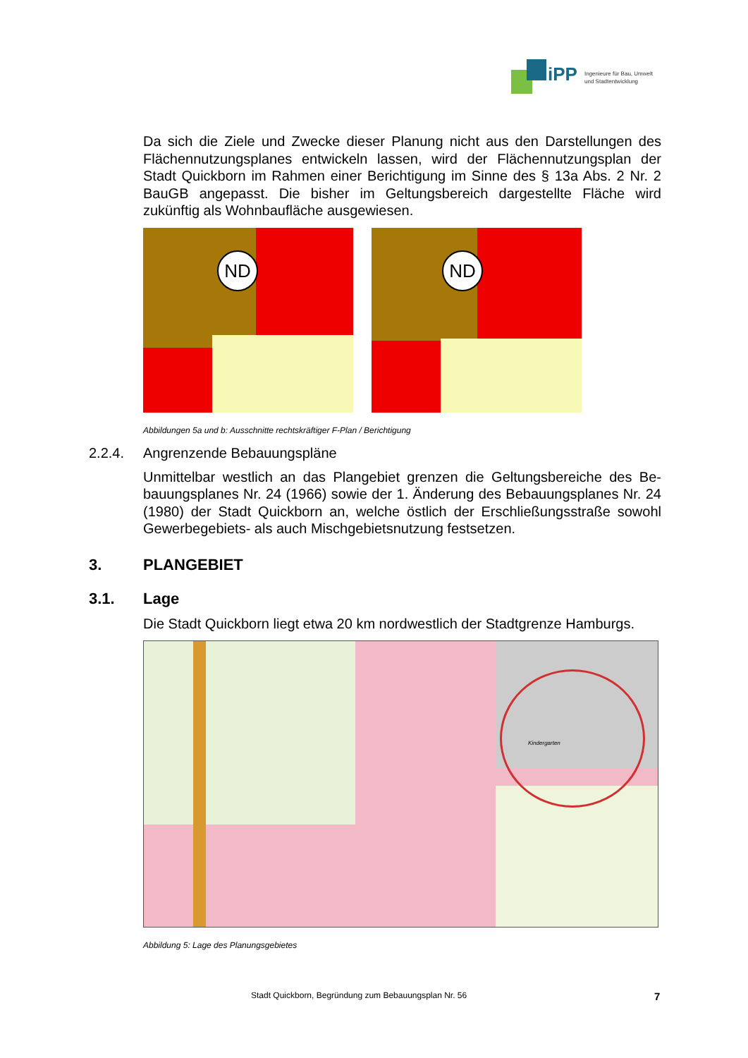iPP
Ingenieure für Bau, Umwelt
und Stadtentwicklung
Da sich die Ziele und Zwecke dieser Planung nicht aus den Darstellungen des Flächennutzungsplanes entwickeln lassen, wird der Flächennutzungsplan der Stadt Quickborn im Rahmen einer Berichtigung im Sinne des § 13a Abs. 2 Nr. 2 BauGB angepasst. Die bisher im Geltungsbereich dargestellte Fläche wird zukünftig als Wohnbaufläche ausgewiesen.
ND
ND
Abbildungen 5a und b: Ausschnitte rechtskräftiger F-Plan / Berichtigung
2.2.4. Angrenzende Bebauungspläne
Unmittelbar westlich an das Plangebiet grenzen die Geltungsbereiche des Be­bauungsplanes Nr. 24 (1966) sowie der 1. Änderung des Bebauungsplanes Nr. 24 (1980) der Stadt Quickborn an, welche östlich der Erschließungsstraße sowohl Gewerbegebiets- als auch Mischgebietsnutzung festsetzen.
3. PLANGEBIET
3.1. Lage
Die Stadt Quickborn liegt etwa 20 km nordwestlich der Stadtgrenze Hamburgs.
Kindergarten
Abbildung 5: Lage des Planungsgebietes
Stadt Quickborn, Begründung zum Bebauungsplan Nr. 56 7